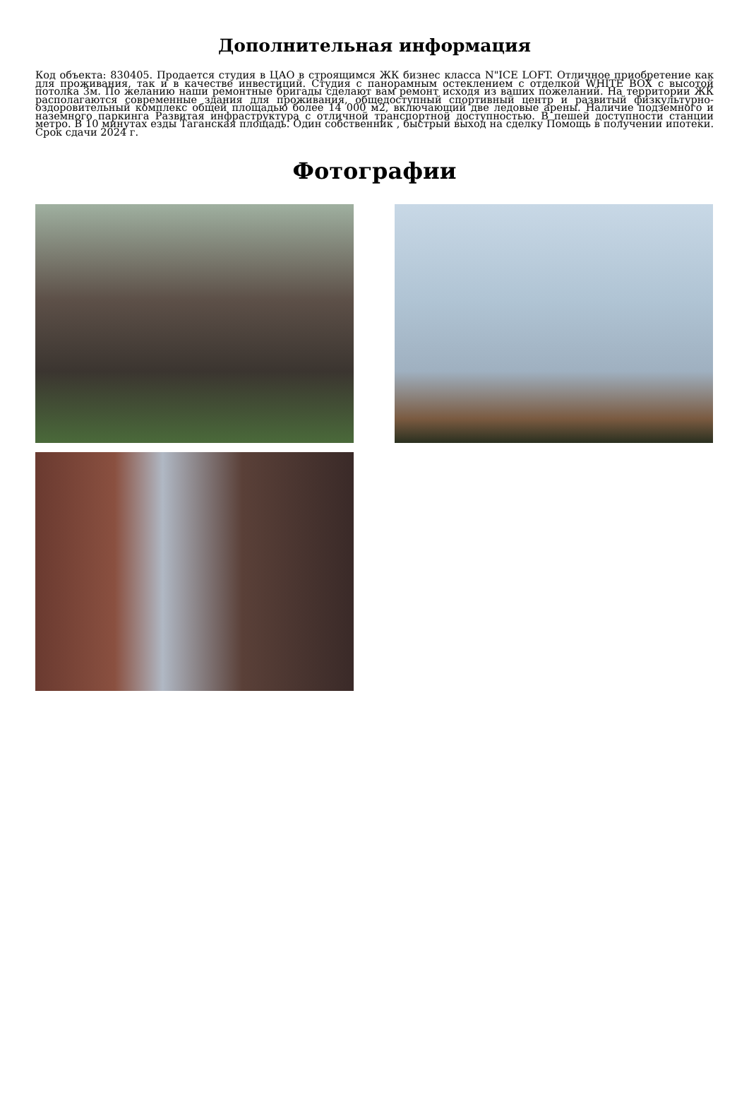Дополнительная информация
Код объекта: 830405. Продается студия в ЦАО в строящимся ЖК бизнес класса N"ICE LOFT. Отличное приобретение как для проживания, так и в качестве инвестиций. Студия с панорамным остеклением с отделкой WHITE BOX с высотой потолка 3м. По желанию наши ремонтные бригады сделают вам ремонт исходя из ваших пожеланий. На территории ЖК располагаются современные здания для проживания, общедоступный спортивный центр и развитый физкультурно-оздоровительный комплекс общей площадью более 14 000 м2, включающий две ледовые арены. Наличие подземного и наземного паркинга Развитая инфраструктура с отличной транспортной доступностью. В пешей доступности станции метро. В 10 минутах езды Таганская площадь. Один собственник , быстрый выход на сделку Помощь в получении ипотеки. Срок сдачи 2024 г.
Фотографии